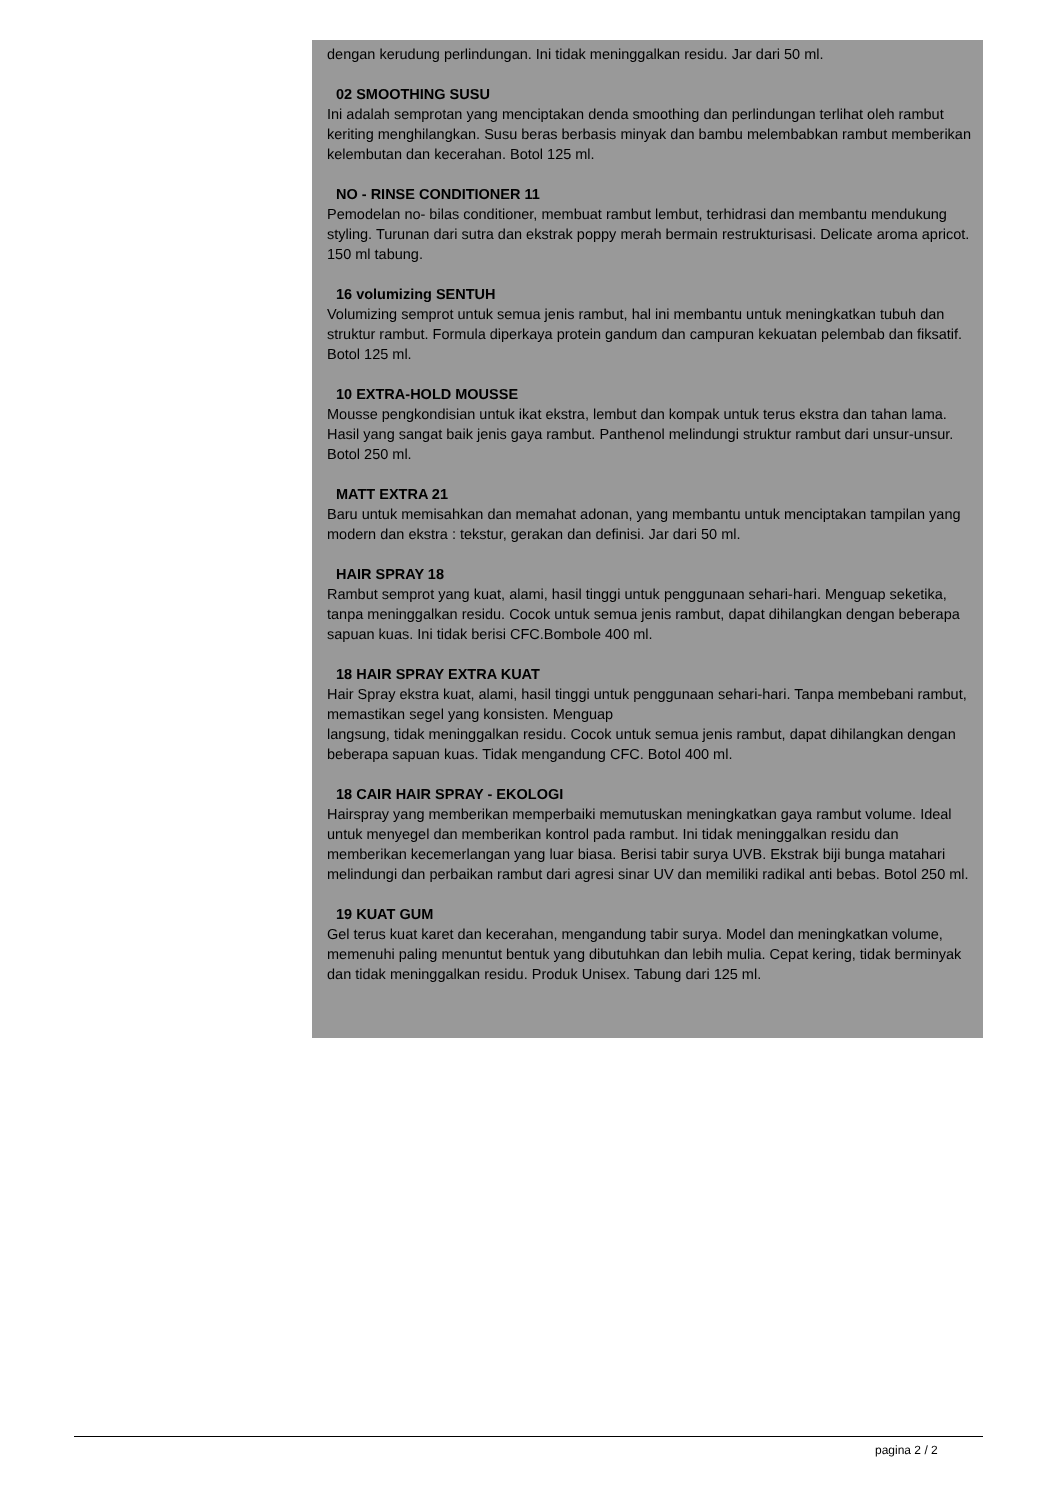dengan kerudung perlindungan. Ini tidak meninggalkan residu. Jar dari 50 ml.
02 SMOOTHING SUSU
Ini adalah semprotan yang menciptakan denda smoothing dan perlindungan terlihat oleh rambut keriting menghilangkan. Susu beras berbasis minyak dan bambu melembabkan rambut memberikan kelembutan dan kecerahan. Botol 125 ml.
NO - RINSE CONDITIONER 11
Pemodelan no- bilas conditioner, membuat rambut lembut, terhidrasi dan membantu mendukung styling. Turunan dari sutra dan ekstrak poppy merah bermain restrukturisasi. Delicate aroma apricot. 150 ml tabung.
16 volumizing SENTUH
Volumizing semprot untuk semua jenis rambut, hal ini membantu untuk meningkatkan tubuh dan struktur rambut. Formula diperkaya protein gandum dan campuran kekuatan pelembab dan fiksatif. Botol 125 ml.
10 EXTRA-HOLD MOUSSE
Mousse pengkondisian untuk ikat ekstra, lembut dan kompak untuk terus ekstra dan tahan lama. Hasil yang sangat baik jenis gaya rambut. Panthenol melindungi struktur rambut dari unsur-unsur. Botol 250 ml.
MATT EXTRA 21
Baru untuk memisahkan dan memahat adonan, yang membantu untuk menciptakan tampilan yang modern dan ekstra : tekstur, gerakan dan definisi. Jar dari 50 ml.
HAIR SPRAY 18
Rambut semprot yang kuat, alami, hasil tinggi untuk penggunaan sehari-hari. Menguap seketika, tanpa meninggalkan residu. Cocok untuk semua jenis rambut, dapat dihilangkan dengan beberapa sapuan kuas. Ini tidak berisi CFC.Bombole 400 ml.
18 HAIR SPRAY EXTRA KUAT
Hair Spray ekstra kuat, alami, hasil tinggi untuk penggunaan sehari-hari. Tanpa membebani rambut, memastikan segel yang konsisten. Menguap
langsung, tidak meninggalkan residu. Cocok untuk semua jenis rambut, dapat dihilangkan dengan beberapa sapuan kuas. Tidak mengandung CFC. Botol 400 ml.
18 CAIR HAIR SPRAY - EKOLOGI
Hairspray yang memberikan memperbaiki memutuskan meningkatkan gaya rambut volume. Ideal untuk menyegel dan memberikan kontrol pada rambut. Ini tidak meninggalkan residu dan memberikan kecemerlangan yang luar biasa. Berisi tabir surya UVB. Ekstrak biji bunga matahari melindungi dan perbaikan rambut dari agresi sinar UV dan memiliki radikal anti bebas. Botol 250 ml.
19 KUAT GUM
Gel terus kuat karet dan kecerahan, mengandung tabir surya. Model dan meningkatkan volume, memenuhi paling menuntut bentuk yang dibutuhkan dan lebih mulia. Cepat kering, tidak berminyak dan tidak meninggalkan residu. Produk Unisex. Tabung dari 125 ml.
pagina 2 / 2